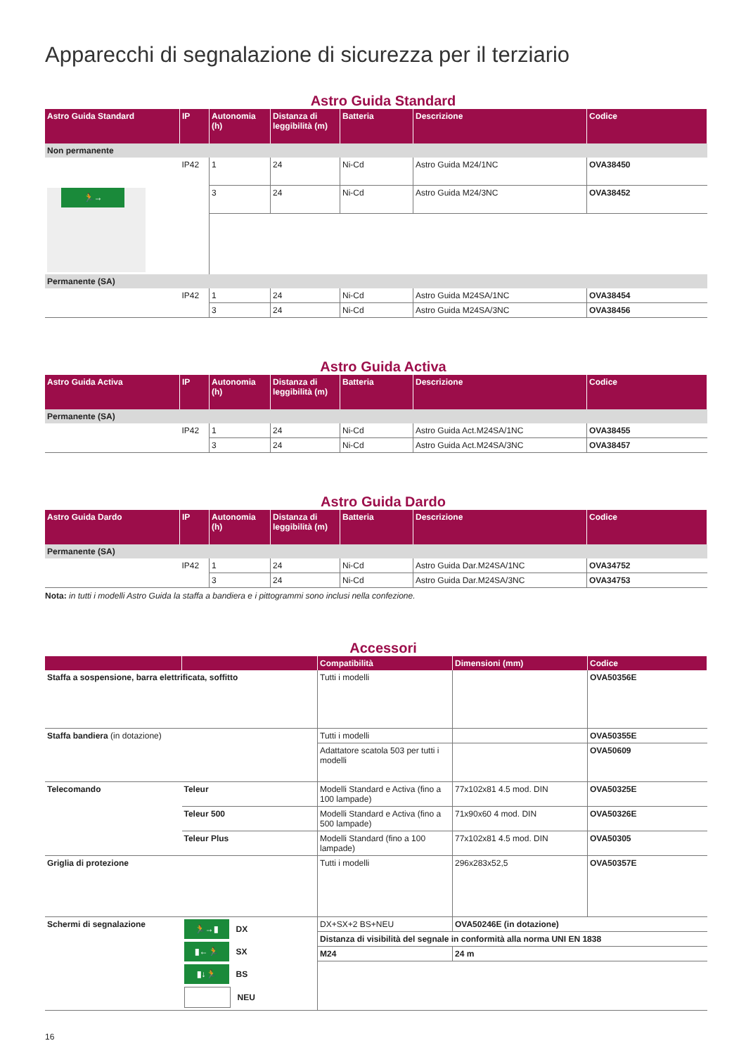Apparecchi di segnalazione di sicurezza per il terziario
Astro Guida Standard
| Astro Guida Standard | IP | Autonomia (h) | Distanza di leggibilità (m) | Batteria | Descrizione | Codice |
| --- | --- | --- | --- | --- | --- | --- |
| Non permanente | | | | | | |
| 🏃→ | IP42 | 1 | 24 | Ni-Cd | Astro Guida M24/1NC | OVA38450 |
| | | 3 | 24 | Ni-Cd | Astro Guida M24/3NC | OVA38452 |
| Permanente (SA) | | | | | | |
| | IP42 | 1 | 24 | Ni-Cd | Astro Guida M24SA/1NC | OVA38454 |
| | | 3 | 24 | Ni-Cd | Astro Guida M24SA/3NC | OVA38456 |
Astro Guida Activa
| Astro Guida Activa | IP | Autonomia (h) | Distanza di leggibilità (m) | Batteria | Descrizione | Codice |
| --- | --- | --- | --- | --- | --- | --- |
| Permanente (SA) | | | | | | |
| | IP42 | 1 | 24 | Ni-Cd | Astro Guida Act.M24SA/1NC | OVA38455 |
| | | 3 | 24 | Ni-Cd | Astro Guida Act.M24SA/3NC | OVA38457 |
Astro Guida Dardo
| Astro Guida Dardo | IP | Autonomia (h) | Distanza di leggibilità (m) | Batteria | Descrizione | Codice |
| --- | --- | --- | --- | --- | --- | --- |
| Permanente (SA) | | | | | | |
| | IP42 | 1 | 24 | Ni-Cd | Astro Guida Dar.M24SA/1NC | OVA34752 |
| | | 3 | 24 | Ni-Cd | Astro Guida Dar.M24SA/3NC | OVA34753 |
Nota: in tutti i modelli Astro Guida la staffa a bandiera e i pittogrammi sono inclusi nella confezione.
Accessori
| | | Compatibilità | Dimensioni (mm) | Codice |
| --- | --- | --- | --- | --- |
| Staffa a sospensione, barra elettrificata, soffitto | | Tutti i modelli | | OVA50356E |
| Staffa bandiera (in dotazione) | | Tutti i modelli | | OVA50355E |
| | | Adattatore scatola 503 per tutti i modelli | | OVA50609 |
| Telecomando | Teleur | Modelli Standard e Activa (fino a 100 lampade) | 77x102x81 4.5 mod. DIN | OVA50325E |
| | Teleur 500 | Modelli Standard e Activa (fino a 500 lampade) | 71x90x60 4 mod. DIN | OVA50326E |
| | Teleur Plus | Modelli Standard (fino a 100 lampade) | 77x102x81 4.5 mod. DIN | OVA50305 |
| Griglia di protezione | | Tutti i modelli | 296x283x52,5 | OVA50357E |
| Schermi di segnalazione | 🏃→▮ DX ▮←🏃 SX ▮↓🏃 BS NEU | / DX+SX+2 BS+NEU / / OVA50246E (in dotazione) / / Distanza di visibilità del segnale in conformità alla norma UNI EN 1838 / / / / M24 / 24 m / / | | |
16